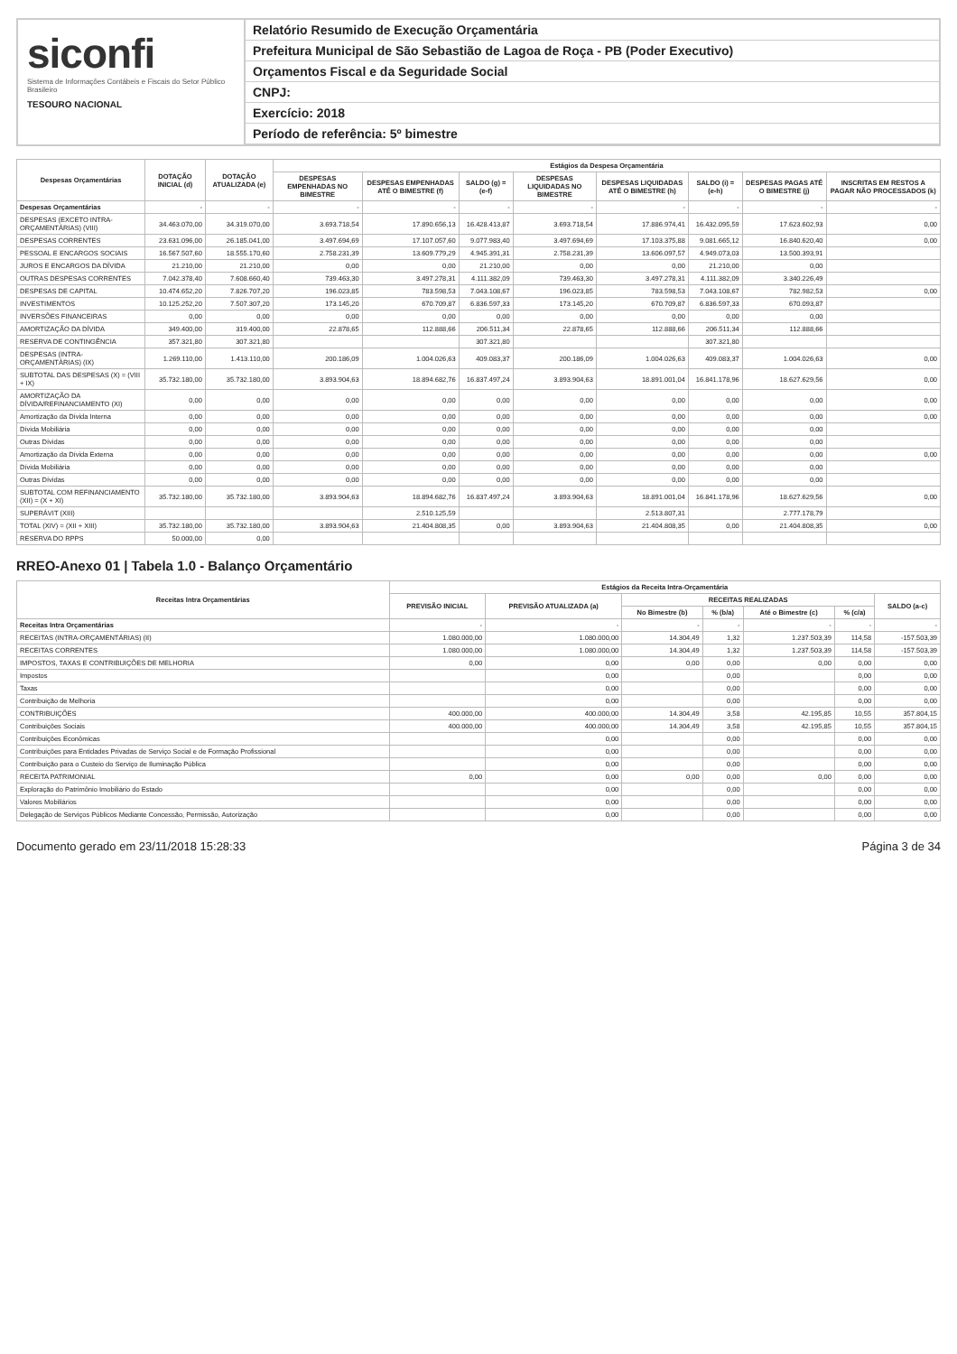siconfi
Sistema de Informações Contábeis e Fiscais do Setor Público Brasileiro
TESOURO NACIONAL
Relatório Resumido de Execução Orçamentária
Prefeitura Municipal de São Sebastião de Lagoa de Roça - PB (Poder Executivo)
Orçamentos Fiscal e da Seguridade Social
CNPJ:
Exercício: 2018
Período de referência: 5º bimestre
| Despesas Orçamentárias | DOTAÇÃO INICIAL (d) | DOTAÇÃO ATUALIZADA (e) | Estágios da Despesa Orçamentária | | | | | | | |
| --- | --- | --- | --- | --- | --- | --- | --- | --- | --- | --- |
| | | | DESPESAS EMPENHADAS NO BIMESTRE | DESPESAS EMPENHADAS ATÉ O BIMESTRE (f) | SALDO (g) = (e-f) | DESPESAS LIQUIDADAS NO BIMESTRE | DESPESAS LIQUIDADAS ATÉ O BIMESTRE (h) | SALDO (i) = (e-h) | DESPESAS PAGAS ATÉ O BIMESTRE (j) | INSCRITAS EM RESTOS A PAGAR NÃO PROCESSADOS (k) |
| Despesas Orçamentárias | - | - | - | - | - | - | - | - | - | - |
| DESPESAS (EXCETO INTRA-ORÇAMENTÁRIAS) (VIII) | 34.463.070,00 | 34.319.070,00 | 3.693.718,54 | 17.890.656,13 | 16.428.413,87 | 3.693.718,54 | 17.886.974,41 | 16.432.095,59 | 17.623.602,93 | 0,00 |
| DESPESAS CORRENTES | 23.631.096,00 | 26.185.041,00 | 3.497.694,69 | 17.107.057,60 | 9.077.983,40 | 3.497.694,69 | 17.103.375,88 | 9.081.665,12 | 16.840.620,40 | 0,00 |
| PESSOAL E ENCARGOS SOCIAIS | 16.567.507,60 | 18.555.170,60 | 2.758.231,39 | 13.609.779,29 | 4.945.391,31 | 2.758.231,39 | 13.606.097,57 | 4.949.073,03 | 13.500.393,91 | |
| JUROS E ENCARGOS DA DÍVIDA | 21.210,00 | 21.210,00 | 0,00 | 0,00 | 21.210,00 | 0,00 | 0,00 | 21.210,00 | 0,00 | |
| OUTRAS DESPESAS CORRENTES | 7.042.378,40 | 7.608.660,40 | 739.463,30 | 3.497.278,31 | 4.111.382,09 | 739.463,30 | 3.497.278,31 | 4.111.382,09 | 3.340.226,49 | |
| DESPESAS DE CAPITAL | 10.474.652,20 | 7.826.707,20 | 196.023,85 | 783.598,53 | 7.043.108,67 | 196.023,85 | 783.598,53 | 7.043.108,67 | 782.982,53 | 0,00 |
| INVESTIMENTOS | 10.125.252,20 | 7.507.307,20 | 173.145,20 | 670.709,87 | 6.836.597,33 | 173.145,20 | 670.709,87 | 6.836.597,33 | 670.093,87 | |
| INVERSÕES FINANCEIRAS | 0,00 | 0,00 | 0,00 | 0,00 | 0,00 | 0,00 | 0,00 | 0,00 | 0,00 | |
| AMORTIZAÇÃO DA DÍVIDA | 349.400,00 | 319.400,00 | 22.878,65 | 112.888,66 | 206.511,34 | 22.878,65 | 112.888,66 | 206.511,34 | 112.888,66 | |
| RESERVA DE CONTINGÊNCIA | 357.321,80 | 307.321,80 | | | 307.321,80 | | | 307.321,80 | | |
| DESPESAS (INTRA-ORÇAMENTÁRIAS) (IX) | 1.269.110,00 | 1.413.110,00 | 200.186,09 | 1.004.026,63 | 409.083,37 | 200.186,09 | 1.004.026,63 | 409.083,37 | 1.004.026,63 | 0,00 |
| SUBTOTAL DAS DESPESAS (X) = (VIII + IX) | 35.732.180,00 | 35.732.180,00 | 3.893.904,63 | 18.894.682,76 | 16.837.497,24 | 3.893.904,63 | 18.891.001,04 | 16.841.178,96 | 18.627.629,56 | 0,00 |
| AMORTIZAÇÃO DA DÍVIDA/REFINANCIAMENTO (XI) | 0,00 | 0,00 | 0,00 | 0,00 | 0,00 | 0,00 | 0,00 | 0,00 | 0,00 | 0,00 |
| Amortização da Dívida Interna | 0,00 | 0,00 | 0,00 | 0,00 | 0,00 | 0,00 | 0,00 | 0,00 | 0,00 | 0,00 |
| Dívida Mobiliária | 0,00 | 0,00 | 0,00 | 0,00 | 0,00 | 0,00 | 0,00 | 0,00 | 0,00 | |
| Outras Dívidas | 0,00 | 0,00 | 0,00 | 0,00 | 0,00 | 0,00 | 0,00 | 0,00 | 0,00 | |
| Amortização da Dívida Externa | 0,00 | 0,00 | 0,00 | 0,00 | 0,00 | 0,00 | 0,00 | 0,00 | 0,00 | 0,00 |
| Dívida Mobiliária | 0,00 | 0,00 | 0,00 | 0,00 | 0,00 | 0,00 | 0,00 | 0,00 | 0,00 | |
| Outras Dívidas | 0,00 | 0,00 | 0,00 | 0,00 | 0,00 | 0,00 | 0,00 | 0,00 | 0,00 | |
| SUBTOTAL COM REFINANCIAMENTO (XII) = (X + XI) | 35.732.180,00 | 35.732.180,00 | 3.893.904,63 | 18.894.682,76 | 16.837.497,24 | 3.893.904,63 | 18.891.001,04 | 16.841.178,96 | 18.627.629,56 | 0,00 |
| SUPERÁVIT (XIII) | | | | 2.510.125,59 | | | 2.513.807,31 | | 2.777.178,79 | |
| TOTAL (XIV) = (XII + XIII) | 35.732.180,00 | 35.732.180,00 | 3.893.904,63 | 21.404.808,35 | 0,00 | 3.893.904,63 | 21.404.808,35 | 0,00 | 21.404.808,35 | 0,00 |
| RESERVA DO RPPS | 50.000,00 | 0,00 | | | | | | | | |
RREO-Anexo 01 | Tabela 1.0 - Balanço Orçamentário
| Receitas Intra Orçamentárias | Estágios da Receita Intra-Orçamentária | | | | | | |
| --- | --- | --- | --- | --- | --- | --- | --- |
| | PREVISÃO INICIAL | PREVISÃO ATUALIZADA (a) | RECEITAS REALIZADAS | | | | SALDO (a-c) |
| | | | No Bimestre (b) | % (b/a) | Até o Bimestre (c) | % (c/a) | |
| Receitas Intra Orçamentárias | - | - | - | - | - | - | - |
| RECEITAS (INTRA-ORÇAMENTÁRIAS) (II) | 1.080.000,00 | 1.080.000,00 | 14.304,49 | 1,32 | 1.237.503,39 | 114,58 | -157.503,39 |
| RECEITAS CORRENTES | 1.080.000,00 | 1.080.000,00 | 14.304,49 | 1,32 | 1.237.503,39 | 114,58 | -157.503,39 |
| IMPOSTOS, TAXAS E CONTRIBUIÇÕES DE MELHORIA | 0,00 | 0,00 | 0,00 | 0,00 | 0,00 | 0,00 | 0,00 |
| Impostos | | 0,00 | | 0,00 | | 0,00 | 0,00 |
| Taxas | | 0,00 | | 0,00 | | 0,00 | 0,00 |
| Contribuição de Melhoria | | 0,00 | | 0,00 | | 0,00 | 0,00 |
| CONTRIBUIÇÕES | 400.000,00 | 400.000,00 | 14.304,49 | 3,58 | 42.195,85 | 10,55 | 357.804,15 |
| Contribuições Sociais | 400.000,00 | 400.000,00 | 14.304,49 | 3,58 | 42.195,85 | 10,55 | 357.804,15 |
| Contribuições Econômicas | | 0,00 | | 0,00 | | 0,00 | 0,00 |
| Contribuições para Entidades Privadas de Serviço Social e de Formação Profissional | | 0,00 | | 0,00 | | 0,00 | 0,00 |
| Contribuição para o Custeio do Serviço de Iluminação Pública | | 0,00 | | 0,00 | | 0,00 | 0,00 |
| RECEITA PATRIMONIAL | 0,00 | 0,00 | 0,00 | 0,00 | 0,00 | 0,00 | 0,00 |
| Exploração do Patrimônio Imobiliário do Estado | | 0,00 | | 0,00 | | 0,00 | 0,00 |
| Valores Mobiliários | | 0,00 | | 0,00 | | 0,00 | 0,00 |
| Delegação de Serviços Públicos Mediante Concessão, Permissão, Autorização | | 0,00 | | 0,00 | | 0,00 | 0,00 |
Documento gerado em 23/11/2018 15:28:33 Página 3 de 34